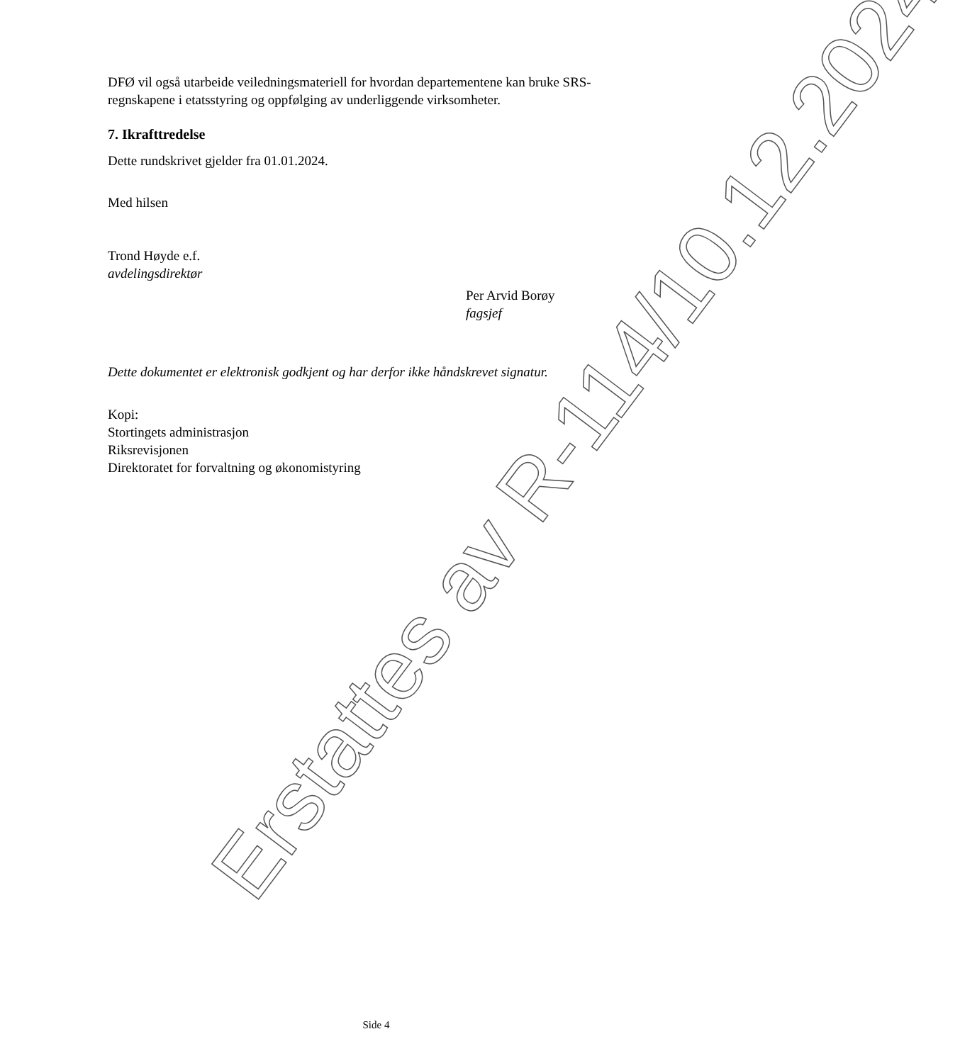DFØ vil også utarbeide veiledningsmateriell for hvordan departementene kan bruke SRS-regnskapene i etatsstyring og oppfølging av underliggende virksomheter.
7. Ikrafttredelse
Dette rundskrivet gjelder fra 01.01.2024.
Med hilsen
Trond Høyde e.f.
avdelingsdirektør
Per Arvid Borøy
fagsjef
Dette dokumentet er elektronisk godkjent og har derfor ikke håndskrevet signatur.
Kopi:
Stortingets administrasjon
Riksrevisjonen
Direktoratet for forvaltning og økonomistyring
Erstattes av R-114/10.12.2024
Side 4